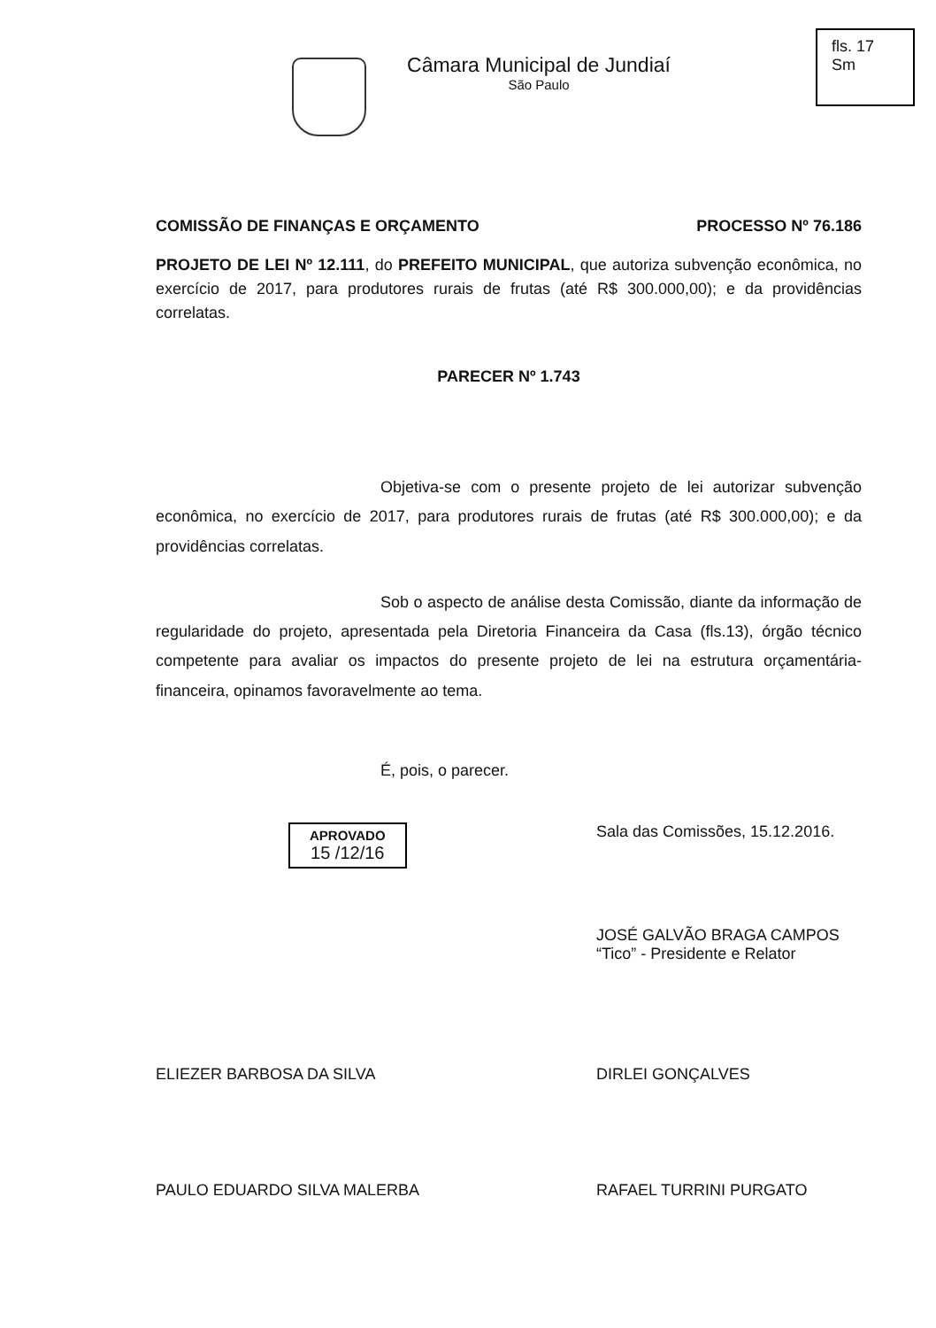Câmara Municipal de Jundiaí
São Paulo
fls. 17
Sm
COMISSÃO DE FINANÇAS E ORÇAMENTO PROCESSO Nº 76.186
PROJETO DE LEI Nº 12.111, do PREFEITO MUNICIPAL, que autoriza subvenção econômica, no exercício de 2017, para produtores rurais de frutas (até R$ 300.000,00); e da providências correlatas.
PARECER Nº 1.743
Objetiva-se com o presente projeto de lei autorizar subvenção econômica, no exercício de 2017, para produtores rurais de frutas (até R$ 300.000,00); e da providências correlatas.
Sob o aspecto de análise desta Comissão, diante da informação de regularidade do projeto, apresentada pela Diretoria Financeira da Casa (fls.13), órgão técnico competente para avaliar os impactos do presente projeto de lei na estrutura orçamentária-financeira, opinamos favoravelmente ao tema.
É, pois, o parecer.
APROVADO
15 /12/16
Sala das Comissões, 15.12.2016.
JOSÉ GALVÃO BRAGA CAMPOS
“Tico” - Presidente e Relator
ELIEZER BARBOSA DA SILVA DIRLEI GONÇALVES
PAULO EDUARDO SILVA MALERBA RAFAEL TURRINI PURGATO